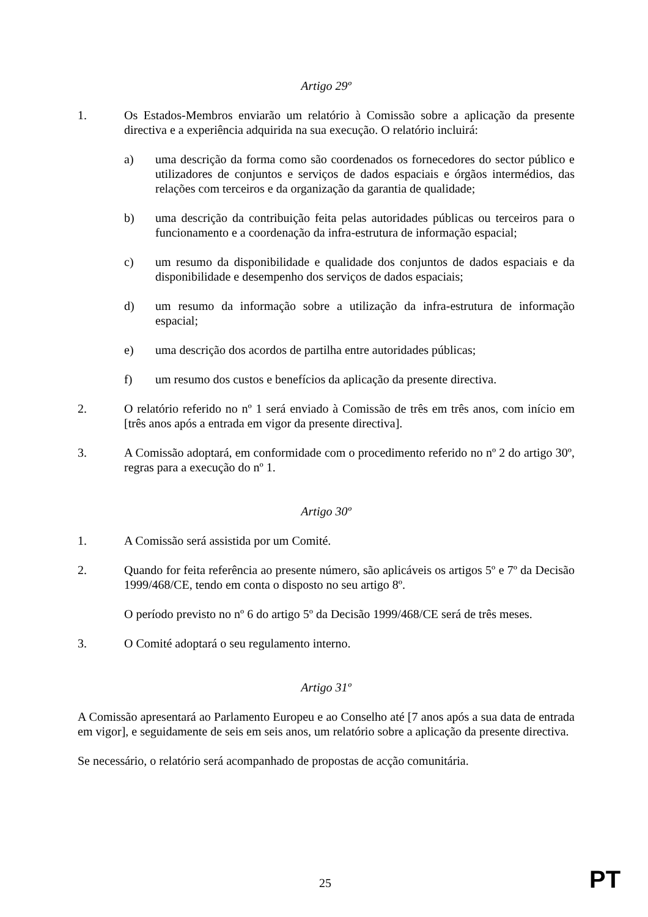Artigo 29º
1. Os Estados-Membros enviarão um relatório à Comissão sobre a aplicação da presente directiva e a experiência adquirida na sua execução. O relatório incluirá:
a) uma descrição da forma como são coordenados os fornecedores do sector público e utilizadores de conjuntos e serviços de dados espaciais e órgãos intermédios, das relações com terceiros e da organização da garantia de qualidade;
b) uma descrição da contribuição feita pelas autoridades públicas ou terceiros para o funcionamento e a coordenação da infra-estrutura de informação espacial;
c) um resumo da disponibilidade e qualidade dos conjuntos de dados espaciais e da disponibilidade e desempenho dos serviços de dados espaciais;
d) um resumo da informação sobre a utilização da infra-estrutura de informação espacial;
e) uma descrição dos acordos de partilha entre autoridades públicas;
f) um resumo dos custos e benefícios da aplicação da presente directiva.
2. O relatório referido no nº 1 será enviado à Comissão de três em três anos, com início em [três anos após a entrada em vigor da presente directiva].
3. A Comissão adoptará, em conformidade com o procedimento referido no nº 2 do artigo 30º, regras para a execução do nº 1.
Artigo 30º
1. A Comissão será assistida por um Comité.
2. Quando for feita referência ao presente número, são aplicáveis os artigos 5º e 7º da Decisão 1999/468/CE, tendo em conta o disposto no seu artigo 8º.
O período previsto no nº 6 do artigo 5º da Decisão 1999/468/CE será de três meses.
3. O Comité adoptará o seu regulamento interno.
Artigo 31º
A Comissão apresentará ao Parlamento Europeu e ao Conselho até [7 anos após a sua data de entrada em vigor], e seguidamente de seis em seis anos, um relatório sobre a aplicação da presente directiva.
Se necessário, o relatório será acompanhado de propostas de acção comunitária.
25 PT